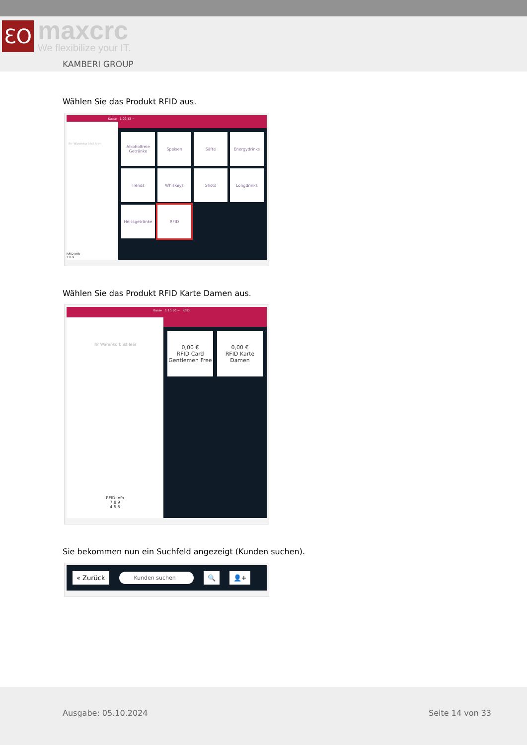ƐO
maxcrc
We flexibilize your IT.
KAMBERI GROUP
Wählen Sie das Produkt RFID aus.
Kasse
Ihr Warenkorb ist leer
RFID Info
7 8 9
1 09:52 −
Alkoholfreie Getränke
Speisen
Säfte
Energydrinks
Trends
Whiskeys
Shots
Longdrinks
Heissgetränke
RFID
Wählen Sie das Produkt RFID Karte Damen aus.
Kasse
Ihr Warenkorb ist leer
RFID Info
7 8 9
4 5 6
1 10:30 − RFID
0,00 €
RFID Card Gentlemen Free
0,00 €
RFID Karte Damen
Sie bekommen nun ein Suchfeld angezeigt (Kunden suchen).
« Zurück Kunden suchen 🔍 👤+
Ausgabe: 05.10.2024 Seite 14 von 33